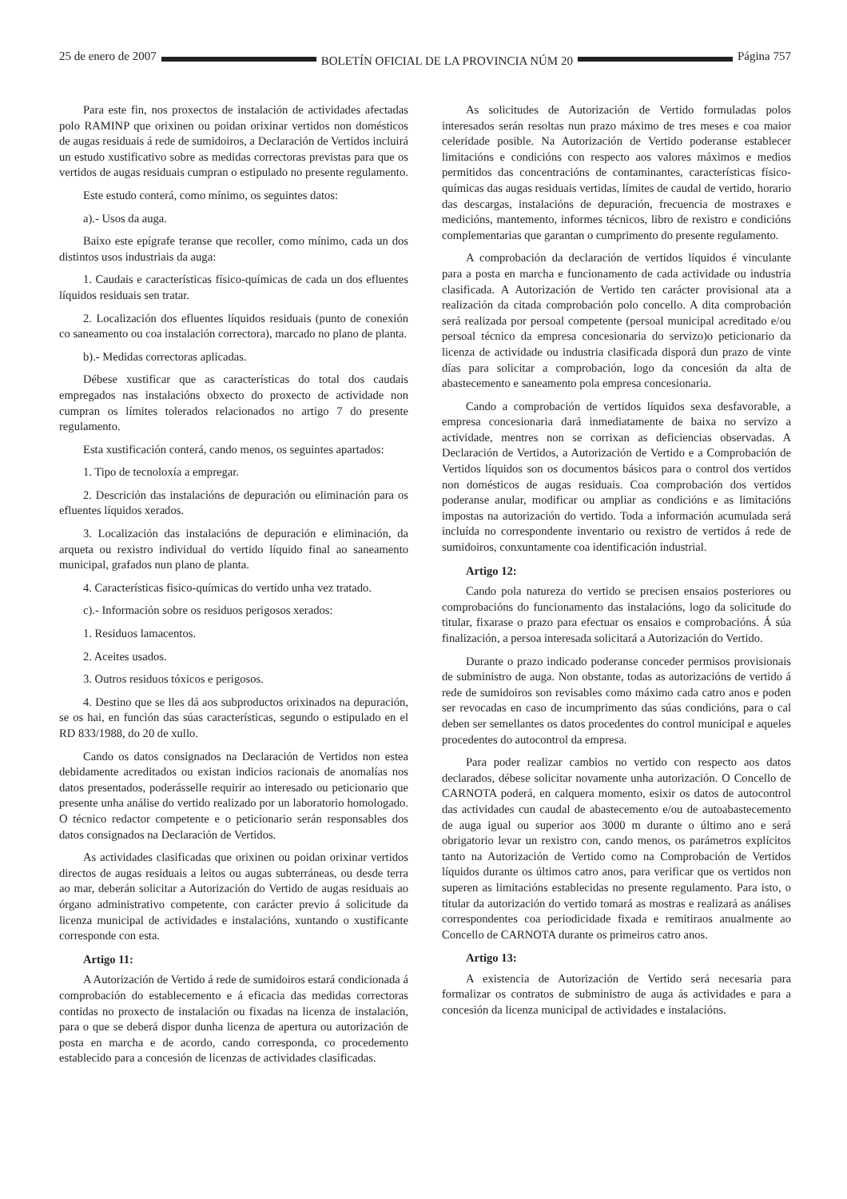25 de enero de 2007 BOLETÍN OFICIAL DE LA PROVINCIA NÚM 20 Página 757
Para este fin, nos proxectos de instalación de actividades afectadas polo RAMINP que orixinen ou poidan orixinar vertidos non domésticos de augas residuais á rede de sumidoiros, a Declaración de Vertidos incluirá un estudo xustificativo sobre as medidas correctoras previstas para que os vertidos de augas residuais cumpran o estipulado no presente regulamento.
Este estudo conterá, como mínimo, os seguintes datos:
a).- Usos da auga.
Baixo este epígrafe teranse que recoller, como mínimo, cada un dos distintos usos industriais da auga:
1. Caudais e características físico-químicas de cada un dos efluentes líquidos residuais sen tratar.
2. Localización dos efluentes líquidos residuais (punto de conexión co saneamento ou coa instalación correctora), marcado no plano de planta.
b).- Medidas correctoras aplicadas.
Débese xustificar que as características do total dos caudais empregados nas instalacións obxecto do proxecto de actividade non cumpran os límites tolerados relacionados no artigo 7 do presente regulamento.
Esta xustificación conterá, cando menos, os seguintes apartados:
1. Tipo de tecnoloxía a empregar.
2. Descrición das instalacións de depuración ou eliminación para os efluentes líquidos xerados.
3. Localización das instalacións de depuración e eliminación, da arqueta ou rexistro individual do vertido líquido final ao saneamento municipal, grafados nun plano de planta.
4. Características fisico-químicas do vertido unha vez tratado.
c).- Información sobre os residuos perigosos xerados:
1. Residuos lamacentos.
2. Aceites usados.
3. Outros residuos tóxicos e perigosos.
4. Destino que se lles dá aos subproductos orixinados na depuración, se os hai, en función das súas características, segundo o estipulado en el RD 833/1988, do 20 de xullo.
Cando os datos consignados na Declaración de Vertidos non estea debidamente acreditados ou existan indicios racionais de anomalías nos datos presentados, poderásselle requirir ao interesado ou peticionario que presente unha análise do vertido realizado por un laboratorio homologado. O técnico redactor competente e o peticionario serán responsables dos datos consignados na Declaración de Vertidos.
As actividades clasificadas que orixinen ou poidan orixinar vertidos directos de augas residuais a leitos ou augas subterráneas, ou desde terra ao mar, deberán solicitar a Autorización do Vertido de augas residuais ao órgano administrativo competente, con carácter previo á solicitude da licenza municipal de actividades e instalacións, xuntando o xustificante corresponde con esta.
Artigo 11:
A Autorización de Vertido á rede de sumidoiros estará condicionada á comprobación do establecemento e á eficacia das medidas correctoras contidas no proxecto de instalación ou fixadas na licenza de instalación, para o que se deberá dispor dunha licenza de apertura ou autorización de posta en marcha e de acordo, cando corresponda, co procedemento establecido para a concesión de licenzas de actividades clasificadas.
As solicitudes de Autorización de Vertido formuladas polos interesados serán resoltas nun prazo máximo de tres meses e coa maior celeridade posible. Na Autorización de Vertido poderanse establecer limitacións e condicións con respecto aos valores máximos e medios permitidos das concentracións de contaminantes, características físico-químicas das augas residuais vertidas, límites de caudal de vertido, horario das descargas, instalacións de depuración, frecuencia de mostraxes e medicións, mantemento, informes técnicos, libro de rexistro e condicións complementarias que garantan o cumprimento do presente regulamento.
A comprobación da declaración de vertidos líquidos é vinculante para a posta en marcha e funcionamento de cada actividade ou industria clasificada. A Autorización de Vertido ten carácter provisional ata a realización da citada comprobación polo concello. A dita comprobación será realizada por persoal competente (persoal municipal acreditado e/ou persoal técnico da empresa concesionaria do servizo)o peticionario da licenza de actividade ou industria clasificada disporá dun prazo de vinte días para solicitar a comprobación, logo da concesión da alta de abastecemento e saneamento pola empresa concesionaria.
Cando a comprobación de vertidos líquidos sexa desfavorable, a empresa concesionaria dará inmediatamente de baixa no servizo a actividade, mentres non se corrixan as deficiencias observadas. A Declaración de Vertidos, a Autorización de Vertido e a Comprobación de Vertidos líquidos son os documentos básicos para o control dos vertidos non domésticos de augas residuais. Coa comprobación dos vertidos poderanse anular, modificar ou ampliar as condicións e as limitacións impostas na autorización do vertido. Toda a información acumulada será incluída no correspondente inventario ou rexistro de vertidos á rede de sumidoiros, conxuntamente coa identificación industrial.
Artigo 12:
Cando pola natureza do vertido se precisen ensaios posteriores ou comprobacións do funcionamento das instalacións, logo da solicitude do titular, fixarase o prazo para efectuar os ensaios e comprobacións. Á súa finalización, a persoa interesada solicitará a Autorización do Vertido.
Durante o prazo indicado poderanse conceder permisos provisionais de subministro de auga. Non obstante, todas as autorizacións de vertido á rede de sumidoiros son revisables como máximo cada catro anos e poden ser revocadas en caso de incumprimento das súas condicións, para o cal deben ser semellantes os datos procedentes do control municipal e aqueles procedentes do autocontrol da empresa.
Para poder realizar cambios no vertido con respecto aos datos declarados, débese solicitar novamente unha autorización. O Concello de CARNOTA poderá, en calquera momento, esixir os datos de autocontrol das actividades cun caudal de abastecemento e/ou de autoabastecemento de auga igual ou superior aos 3000 m durante o último ano e será obrigatorio levar un rexistro con, cando menos, os parámetros explícitos tanto na Autorización de Vertido como na Comprobación de Vertidos líquidos durante os últimos catro anos, para verificar que os vertidos non superen as limitacións establecidas no presente regulamento. Para isto, o titular da autorización do vertido tomará as mostras e realizará as análises correspondentes coa periodicidade fixada e remitiraos anualmente ao Concello de CARNOTA durante os primeiros catro anos.
Artigo 13:
A existencia de Autorización de Vertido será necesaria para formalizar os contratos de subministro de auga ás actividades e para a concesión da licenza municipal de actividades e instalacións.